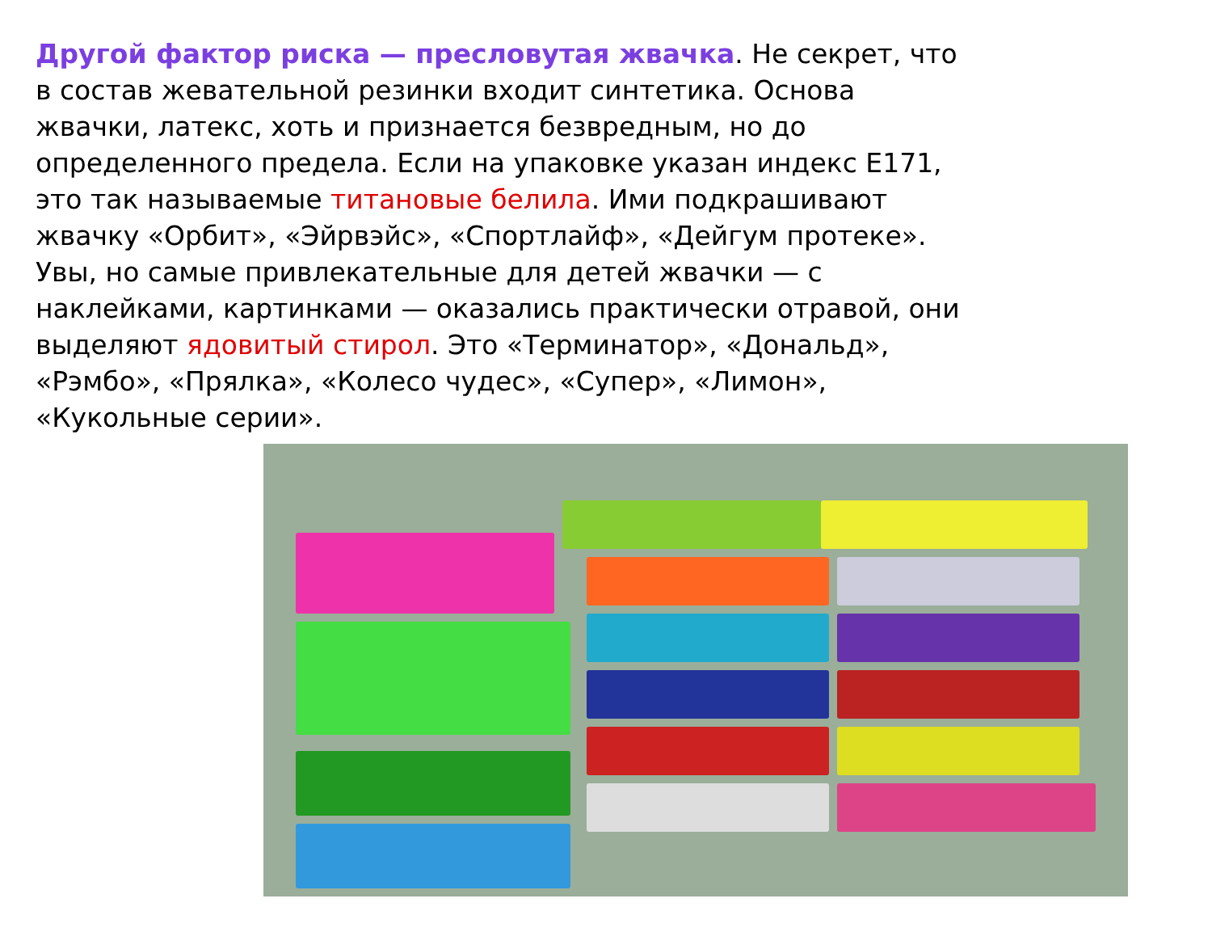Другой фактор риска — пресловутая жвачка. Не секрет, что в состав жевательной резинки входит синтетика. Основа жвачки, латекс, хоть и признается безвредным, но до определенного предела. Если на упаковке указан индекс Е171, это так называемые титановые белила. Ими подкрашивают жвачку «Орбит», «Эйрвэйс», «Спортлайф», «Дейгум протеке». Увы, но самые привлекательные для детей жвачки — с наклейками, картинками — оказались практически отравой, они выделяют ядовитый стирол. Это «Терминатор», «Дональд», «Рэмбо», «Прялка», «Колесо чудес», «Супер», «Лимон», «Кукольные серии».